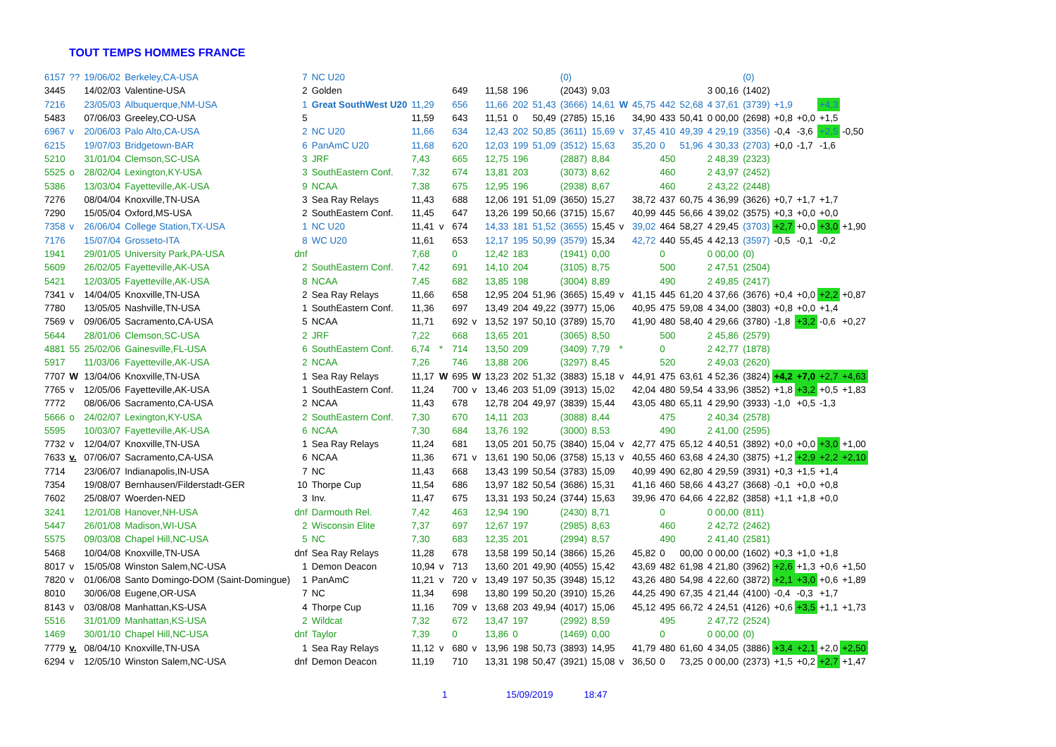TOUT TEMPS HOMMES FRANCE
| 6157 | ?? | 19/06/02 | Berkeley,CA-USA | 7 | NC U20 | | | | | | | | (0) | | | | | | | (0) | | | | |
| 3445 | | 14/02/03 | Valentine-USA | 2 | Golden | | | 649 | | 11,58 | 196 | | (2043) | 9,03 | | | | | 3 00,16 | (1402) | | | | |
| 7216 | | 23/05/03 | Albuquerque,NM-USA | 1 | Great SouthWest U20 | 11,29 | | 656 | | 11,66 | 202 | 51,43 | (3666) | 14,61 | W | 45,75 | 442 | 52,68 | 4 37,61 | (3739) | +1,9 | | +4,3 | |
| 5483 | | 07/06/03 | Greeley,CO-USA | 5 | | 11,59 | | 643 | | 11,51 | 0 | 50,49 | (2785) | 15,16 | | 34,90 | 433 | 50,41 | 0 00,00 | (2698) | +0,8 | +0,0 | +1,5 | |
| 6967 | v | 20/06/03 | Palo Alto,CA-USA | 2 | NC U20 | 11,66 | | 634 | | 12,43 | 202 | 50,85 | (3611) | 15,69 | v | 37,45 | 410 | 49,39 | 4 29,19 | (3356) | -0,4 | -3,6 | +2,5 | -0,50 |
| 6215 | | 19/07/03 | Bridgetown-BAR | 6 | PanAmC U20 | 11,68 | | 620 | | 12,03 | 199 | 51,09 | (3512) | 15,63 | | 35,20 | 0 | 51,96 | 4 30,33 | (2703) | +0,0 | -1,7 | -1,6 | |
| 5210 | | 31/01/04 | Clemson,SC-USA | 3 | JRF | 7,43 | | 665 | | 12,75 | 196 | | (2887) | 8,84 | | | 450 | | 2 48,39 | (2323) | | | | |
| 5525 | o | 28/02/04 | Lexington,KY-USA | 3 | SouthEastern Conf. | 7,32 | | 674 | | 13,81 | 203 | | (3073) | 8,62 | | | 460 | | 2 43,97 | (2452) | | | | |
| 5386 | | 13/03/04 | Fayetteville,AK-USA | 9 | NCAA | 7,38 | | 675 | | 12,95 | 196 | | (2938) | 8,67 | | | 460 | | 2 43,22 | (2448) | | | | |
| 7276 | | 08/04/04 | Knoxville,TN-USA | 3 | Sea Ray Relays | 11,43 | | 688 | | 12,06 | 191 | 51,09 | (3650) | 15,27 | | 38,72 | 437 | 60,75 | 4 36,99 | (3626) | +0,7 | +1,7 | +1,7 | |
| 7290 | | 15/05/04 | Oxford,MS-USA | 2 | SouthEastern Conf. | 11,45 | | 647 | | 13,26 | 199 | 50,66 | (3715) | 15,67 | | 40,99 | 445 | 56,66 | 4 39,02 | (3575) | +0,3 | +0,0 | +0,0 | |
| 7358 | v | 26/06/04 | College Station,TX-USA | 1 | NC U20 | 11,41 | v | 674 | | 14,33 | 181 | 51,52 | (3655) | 15,45 | v | 39,02 | 464 | 58,27 | 4 29,45 | (3703) | +2,7 | +0,0 | +3,0 | +1,90 |
| 7176 | | 15/07/04 | Grosseto-ITA | 8 | WC U20 | 11,61 | | 653 | | 12,17 | 195 | 50,99 | (3579) | 15,34 | | 42,72 | 440 | 55,45 | 4 42,13 | (3597) | -0,5 | -0,1 | -0,2 | |
| 1941 | | 29/01/05 | University Park,PA-USA | dnf | | 7,68 | | 0 | | 12,42 | 183 | | (1941) | 0,00 | | | 0 | | 0 00,00 | (0) | | | | |
| 5609 | | 26/02/05 | Fayetteville,AK-USA | 2 | SouthEastern Conf. | 7,42 | | 691 | | 14,10 | 204 | | (3105) | 8,75 | | | 500 | | 2 47,51 | (2504) | | | | |
| 5421 | | 12/03/05 | Fayetteville,AK-USA | 8 | NCAA | 7,45 | | 682 | | 13,85 | 198 | | (3004) | 8,89 | | | 490 | | 2 49,85 | (2417) | | | | |
| 7341 | v | 14/04/05 | Knoxville,TN-USA | 2 | Sea Ray Relays | 11,66 | | 658 | | 12,95 | 204 | 51,96 | (3665) | 15,49 | v | 41,15 | 445 | 61,20 | 4 37,66 | (3676) | +0,4 | +0,0 | +2,2 | +0,87 |
| 7780 | | 13/05/05 | Nashville,TN-USA | 1 | SouthEastern Conf. | 11,36 | | 697 | | 13,49 | 204 | 49,22 | (3977) | 15,06 | | 40,95 | 475 | 59,08 | 4 34,00 | (3803) | +0,8 | +0,0 | +1,4 | |
| 7569 | v | 09/06/05 | Sacramento,CA-USA | 5 | NCAA | 11,71 | | 692 | v | 13,52 | 197 | 50,10 | (3789) | 15,70 | | 41,90 | 480 | 58,40 | 4 29,66 | (3780) | -1,8 | +3,2 | -0,6 | +0,27 |
| 5644 | | 28/01/06 | Clemson,SC-USA | 2 | JRF | 7,22 | | 668 | | 13,65 | 201 | | (3065) | 8,50 | | | 500 | | 2 45,86 | (2579) | | | | |
| 4881 | 55 | 25/02/06 | Gainesville,FL-USA | 6 | SouthEastern Conf. | 6,74 | * | 714 | | 13,50 | 209 | | (3409) | 7,79 | * | | 0 | | 2 42,77 | (1878) | | | | |
| 5917 | | 11/03/06 | Fayetteville,AK-USA | 2 | NCAA | 7,26 | | 746 | | 13,88 | 206 | | (3297) | 8,45 | | | 520 | | 2 49,03 | (2620) | | | | |
| 7707 | W | 13/04/06 | Knoxville,TN-USA | 1 | Sea Ray Relays | 11,17 | W | 695 | W | 13,23 | 202 | 51,32 | (3883) | 15,18 | v | 44,91 | 475 | 63,61 | 4 52,36 | (3824) | +4,2 | +7,0 | +2,7 | +4,63 |
| 7765 | v | 12/05/06 | Fayetteville,AK-USA | 1 | SouthEastern Conf. | 11,24 | | 700 | v | 13,46 | 203 | 51,09 | (3913) | 15,02 | | 42,04 | 480 | 59,54 | 4 33,96 | (3852) | +1,8 | +3,2 | +0,5 | +1,83 |
| 7772 | | 08/06/06 | Sacramento,CA-USA | 2 | NCAA | 11,43 | | 678 | | 12,78 | 204 | 49,97 | (3839) | 15,44 | | 43,05 | 480 | 65,11 | 4 29,90 | (3933) | -1,0 | +0,5 | -1,3 | |
| 5666 | o | 24/02/07 | Lexington,KY-USA | 2 | SouthEastern Conf. | 7,30 | | 670 | | 14,11 | 203 | | (3088) | 8,44 | | | 475 | | 2 40,34 | (2578) | | | | |
| 5595 | | 10/03/07 | Fayetteville,AK-USA | 6 | NCAA | 7,30 | | 684 | | 13,76 | 192 | | (3000) | 8,53 | | | 490 | | 2 41,00 | (2595) | | | | |
| 7732 | v | 12/04/07 | Knoxville,TN-USA | 1 | Sea Ray Relays | 11,24 | | 681 | | 13,05 | 201 | 50,75 | (3840) | 15,04 | v | 42,77 | 475 | 65,12 | 4 40,51 | (3892) | +0,0 | +0,0 | +3,0 | +1,00 |
| 7633 | v. | 07/06/07 | Sacramento,CA-USA | 6 | NCAA | 11,36 | | 671 | v | 13,61 | 190 | 50,06 | (3758) | 15,13 | v | 40,55 | 460 | 63,68 | 4 24,30 | (3875) | +1,2 | +2,9 | +2,2 | +2,10 |
| 7714 | | 23/06/07 | Indianapolis,IN-USA | 7 | NC | 11,43 | | 668 | | 13,43 | 199 | 50,54 | (3783) | 15,09 | | 40,99 | 490 | 62,80 | 4 29,59 | (3931) | +0,3 | +1,5 | +1,4 | |
| 7354 | | 19/08/07 | Bernhausen/Filderstadt-GER | 10 | Thorpe Cup | 11,54 | | 686 | | 13,97 | 182 | 50,54 | (3686) | 15,31 | | 41,16 | 460 | 58,66 | 4 43,27 | (3668) | -0,1 | +0,0 | +0,8 | |
| 7602 | | 25/08/07 | Woerden-NED | 3 | Inv. | 11,47 | | 675 | | 13,31 | 193 | 50,24 | (3744) | 15,63 | | 39,96 | 470 | 64,66 | 4 22,82 | (3858) | +1,1 | +1,8 | +0,0 | |
| 3241 | | 12/01/08 | Hanover,NH-USA | dnf | Darmouth Rel. | 7,42 | | 463 | | 12,94 | 190 | | (2430) | 8,71 | | | 0 | | 0 00,00 | (811) | | | | |
| 5447 | | 26/01/08 | Madison,WI-USA | 2 | Wisconsin Elite | 7,37 | | 697 | | 12,67 | 197 | | (2985) | 8,63 | | | 460 | | 2 42,72 | (2462) | | | | |
| 5575 | | 09/03/08 | Chapel Hill,NC-USA | 5 | NC | 7,30 | | 683 | | 12,35 | 201 | | (2994) | 8,57 | | | 490 | | 2 41,40 | (2581) | | | | |
| 5468 | | 10/04/08 | Knoxville,TN-USA | dnf | Sea Ray Relays | 11,28 | | 678 | | 13,58 | 199 | 50,14 | (3866) | 15,26 | | 45,82 | 0 | 00,00 | 0 00,00 | (1602) | +0,3 | +1,0 | +1,8 | |
| 8017 | v | 15/05/08 | Winston Salem,NC-USA | 1 | Demon Deacon | 10,94 | v | 713 | | 13,60 | 201 | 49,90 | (4055) | 15,42 | | 43,69 | 482 | 61,98 | 4 21,80 | (3962) | +2,6 | +1,3 | +0,6 | +1,50 |
| 7820 | v | 01/06/08 | Santo Domingo-DOM (Saint-Domingue) | 1 | PanAmC | 11,21 | v | 720 | v | 13,49 | 197 | 50,35 | (3948) | 15,12 | | 43,26 | 480 | 54,98 | 4 22,60 | (3872) | +2,1 | +3,0 | +0,6 | +1,89 |
| 8010 | | 30/06/08 | Eugene,OR-USA | 7 | NC | 11,34 | | 698 | | 13,80 | 199 | 50,20 | (3910) | 15,26 | | 44,25 | 490 | 67,35 | 4 21,44 | (4100) | -0,4 | -0,3 | +1,7 | |
| 8143 | v | 03/08/08 | Manhattan,KS-USA | 4 | Thorpe Cup | 11,16 | | 709 | v | 13,68 | 203 | 49,94 | (4017) | 15,06 | | 45,12 | 495 | 66,72 | 4 24,51 | (4126) | +0,6 | +3,5 | +1,1 | +1,73 |
| 5516 | | 31/01/09 | Manhattan,KS-USA | 2 | Wildcat | 7,32 | | 672 | | 13,47 | 197 | | (2992) | 8,59 | | | 495 | | 2 47,72 | (2524) | | | | |
| 1469 | | 30/01/10 | Chapel Hill,NC-USA | dnf | Taylor | 7,39 | | 0 | | 13,86 | 0 | | (1469) | 0,00 | | | 0 | | 0 00,00 | (0) | | | | |
| 7779 | v. | 08/04/10 | Knoxville,TN-USA | 1 | Sea Ray Relays | 11,12 | v | 680 | v | 13,96 | 198 | 50,73 | (3893) | 14,95 | | 41,79 | 480 | 61,60 | 4 34,05 | (3886) | +3,4 | +2,1 | +2,0 | +2,50 |
| 6294 | v | 12/05/10 | Winston Salem,NC-USA | dnf | Demon Deacon | 11,19 | | 710 | | 13,31 | 198 | 50,47 | (3921) | 15,08 | v | 36,50 | 0 | 73,25 | 0 00,00 | (2373) | +1,5 | +0,2 | +2,7 | +1,47 |
1 15/09/2019 18:47